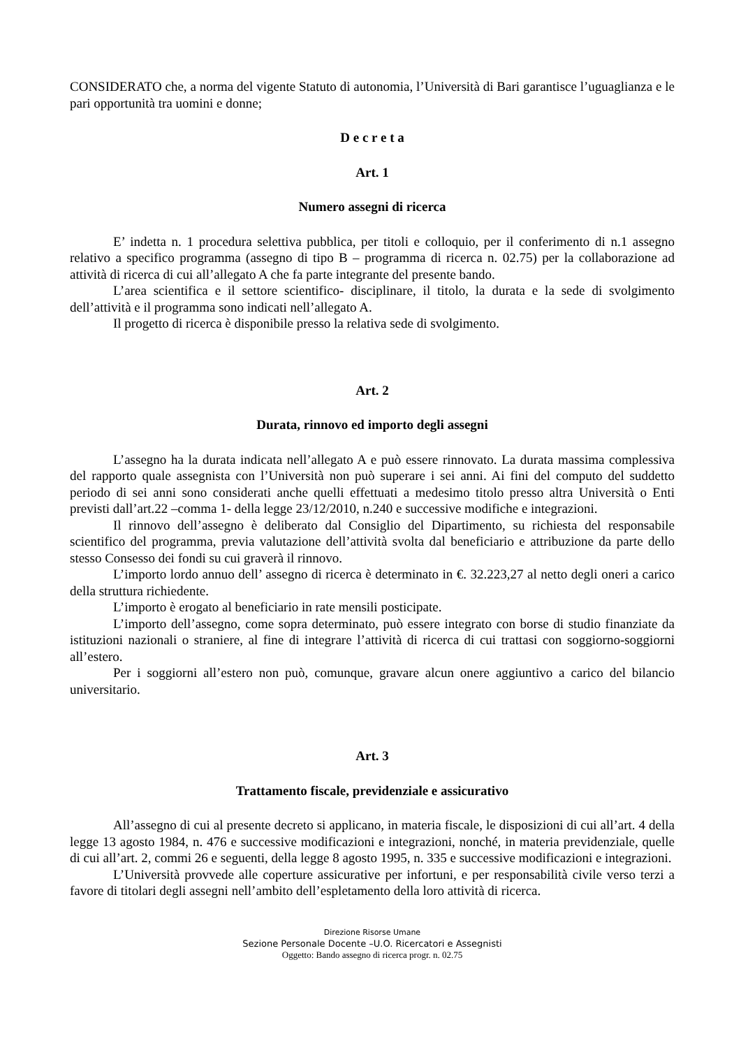CONSIDERATO che, a norma del vigente Statuto di autonomia, l’Università di Bari garantisce l’uguaglianza e le pari opportunità tra uomini e donne;
D e c r e t a
Art. 1
Numero assegni di ricerca
E’ indetta n. 1 procedura selettiva pubblica, per titoli e colloquio, per il conferimento di n.1 assegno relativo a specifico programma (assegno di tipo B – programma di ricerca n. 02.75) per la collaborazione ad attività di ricerca di cui all’allegato A che fa parte integrante del presente bando.
L’area scientifica e il settore scientifico- disciplinare, il titolo, la durata e la sede di svolgimento dell’attività e il programma sono indicati nell’allegato A.
Il progetto di ricerca è disponibile presso la relativa sede di svolgimento.
Art. 2
Durata, rinnovo ed importo degli assegni
L’assegno ha la durata indicata nell’allegato A e può essere rinnovato. La durata massima complessiva del rapporto quale assegnista con l’Università non può superare i sei anni. Ai fini del computo del suddetto periodo di sei anni sono considerati anche quelli effettuati a medesimo titolo presso altra Università o Enti previsti dall’art.22 –comma 1- della legge 23/12/2010, n.240 e successive modifiche e integrazioni.
Il rinnovo dell’assegno è deliberato dal Consiglio del Dipartimento, su richiesta del responsabile scientifico del programma, previa valutazione dell’attività svolta dal beneficiario e attribuzione da parte dello stesso Consesso dei fondi su cui graverà il rinnovo.
L’importo lordo annuo dell’ assegno di ricerca è determinato in €. 32.223,27 al netto degli oneri a carico della struttura richiedente.
L’importo è erogato al beneficiario in rate mensili posticipate.
L’importo dell’assegno, come sopra determinato, può essere integrato con borse di studio finanziate da istituzioni nazionali o straniere, al fine di integrare l’attività di ricerca di cui trattasi con soggiorno-soggiorni all’estero.
Per i soggiorni all’estero non può, comunque, gravare alcun onere aggiuntivo a carico del bilancio universitario.
Art. 3
Trattamento fiscale, previdenziale e assicurativo
All’assegno di cui al presente decreto si applicano, in materia fiscale, le disposizioni di cui all’art. 4 della legge 13 agosto 1984, n. 476 e successive modificazioni e integrazioni, nonché, in materia previdenziale, quelle di cui all’art. 2, commi 26 e seguenti, della legge 8 agosto 1995, n. 335 e successive modificazioni e integrazioni.
L’Università provvede alle coperture assicurative per infortuni, e per responsabilità civile verso terzi a favore di titolari degli assegni nell’ambito dell’espletamento della loro attività di ricerca.
Direzione Risorse Umane
Sezione Personale Docente –U.O. Ricercatori e Assegnisti
Oggetto: Bando assegno di ricerca progr. n. 02.75